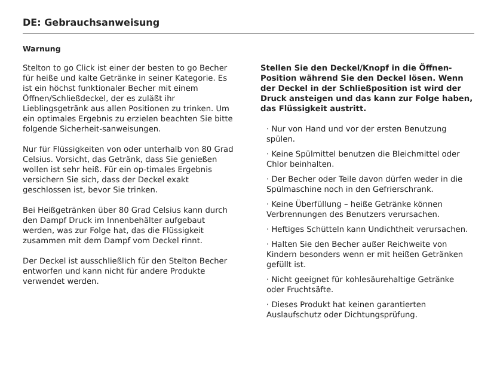DE: Gebrauchsanweisung
Warnung
Stelton to go Click ist einer der besten to go Becher für heiße und kalte Getränke in seiner Kategorie. Es ist ein höchst funktionaler Becher mit einem Öffnen/Schließdeckel, der es zuläßt ihr Lieblingsgetränk aus allen Positionen zu trinken. Um ein optimales Ergebnis zu erzielen beachten Sie bitte folgende Sicherheit-sanweisungen.
Nur für Flüssigkeiten von oder unterhalb von 80 Grad Celsius. Vorsicht, das Getränk, dass Sie genießen wollen ist sehr heiß. Für ein op-timales Ergebnis versichern Sie sich, dass der Deckel exakt geschlossen ist, bevor Sie trinken.
Bei Heißgetränken über 80 Grad Celsius kann durch den Dampf Druck im Innenbehälter aufgebaut werden, was zur Folge hat, das die Flüssigkeit zusammen mit dem Dampf vom Deckel rinnt.
Der Deckel ist ausschließlich für den Stelton Becher entworfen und kann nicht für andere Produkte verwendet werden.
Stellen Sie den Deckel/Knopf in die Öffnen-Position während Sie den Deckel lösen. Wenn der Deckel in der Schließposition ist wird der Druck ansteigen und das kann zur Folge haben, das Flüssigkeit austritt.
· Nur von Hand und vor der ersten Benutzung spülen.
· Keine Spülmittel benutzen die Bleichmittel oder Chlor beinhalten.
· Der Becher oder Teile davon dürfen weder in die Spülmaschine noch in den Gefrierschrank.
· Keine Überfüllung – heiße Getränke können Verbrennungen des Benutzers verursachen.
· Heftiges Schütteln kann Undichtheit verursachen.
· Halten Sie den Becher außer Reichweite von Kindern besonders wenn er mit heißen Getränken gefüllt ist.
· Nicht geeignet für kohlesäurehaltige Getränke oder Fruchtsäfte.
· Dieses Produkt hat keinen garantierten Auslaufschutz oder Dichtungsprüfung.